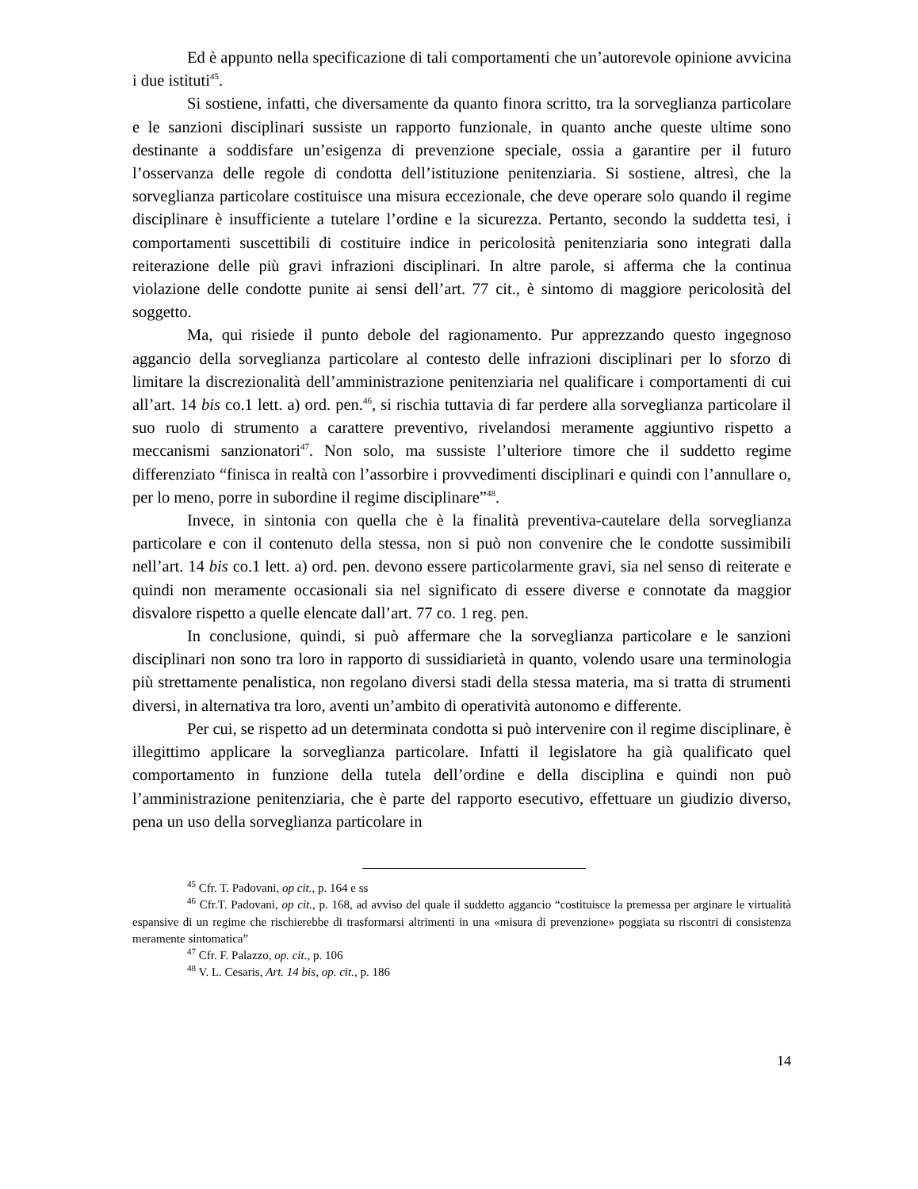Ed è appunto nella specificazione di tali comportamenti che un’autorevole opinione avvicina i due istituti<sup>45</sup>.
Si sostiene, infatti, che diversamente da quanto finora scritto, tra la sorveglianza particolare e le sanzioni disciplinari sussiste un rapporto funzionale, in quanto anche queste ultime sono destinante a soddisfare un’esigenza di prevenzione speciale, ossia a garantire per il futuro l’osservanza delle regole di condotta dell’istituzione penitenziaria. Si sostiene, altresì, che la sorveglianza particolare costituisce una misura eccezionale, che deve operare solo quando il regime disciplinare è insufficiente a tutelare l’ordine e la sicurezza. Pertanto, secondo la suddetta tesi, i comportamenti suscettibili di costituire indice in pericolosità penitenziaria sono integrati dalla reiterazione delle più gravi infrazioni disciplinari. In altre parole, si afferma che la continua violazione delle condotte punite ai sensi dell’art. 77 cit., è sintomo di maggiore pericolosità del soggetto.
Ma, qui risiede il punto debole del ragionamento. Pur apprezzando questo ingegnoso aggancio della sorveglianza particolare al contesto delle infrazioni disciplinari per lo sforzo di limitare la discrezionalità dell’amministrazione penitenziaria nel qualificare i comportamenti di cui all’art. 14 bis co.1 lett. a) ord. pen.<sup>46</sup>, si rischia tuttavia di far perdere alla sorveglianza particolare il suo ruolo di strumento a carattere preventivo, rivelandosi meramente aggiuntivo rispetto a meccanismi sanzionatori<sup>47</sup>. Non solo, ma sussiste l’ulteriore timore che il suddetto regime differenziato “finisca in realtà con l’assorbire i provvedimenti disciplinari e quindi con l’annullare o, per lo meno, porre in subordine il regime disciplinare”<sup>48</sup>.
Invece, in sintonia con quella che è la finalità preventiva-cautelare della sorveglianza particolare e con il contenuto della stessa, non si può non convenire che le condotte sussimibili nell’art. 14 bis co.1 lett. a) ord. pen. devono essere particolarmente gravi, sia nel senso di reiterate e quindi non meramente occasionali sia nel significato di essere diverse e connotate da maggior disvalore rispetto a quelle elencate dall’art. 77 co. 1 reg. pen.
In conclusione, quindi, si può affermare che la sorveglianza particolare e le sanzioni disciplinari non sono tra loro in rapporto di sussidiarietà in quanto, volendo usare una terminologia più strettamente penalistica, non regolano diversi stadi della stessa materia, ma si tratta di strumenti diversi, in alternativa tra loro, aventi un’ambito di operatività autonomo e differente.
Per cui, se rispetto ad un determinata condotta si può intervenire con il regime disciplinare, è illegittimo applicare la sorveglianza particolare. Infatti il legislatore ha già qualificato quel comportamento in funzione della tutela dell’ordine e della disciplina e quindi non può l’amministrazione penitenziaria, che è parte del rapporto esecutivo, effettuare un giudizio diverso, pena un uso della sorveglianza particolare in
<sup>45</sup> Cfr. T. Padovani, op cit., p. 164 e ss
<sup>46</sup> Cfr.T. Padovani, op cit., p. 168, ad avviso del quale il suddetto aggancio “costituisce la premessa per arginare le virtualità espansive di un regime che rischierebbe di trasformarsi altrimenti in una «misura di prevenzione» poggiata su riscontri di consistenza meramente sintomatica”
<sup>47</sup> Cfr. F. Palazzo, op. cit., p. 106
<sup>48</sup> V. L. Cesaris, Art. 14 bis, op. cit., p. 186
14